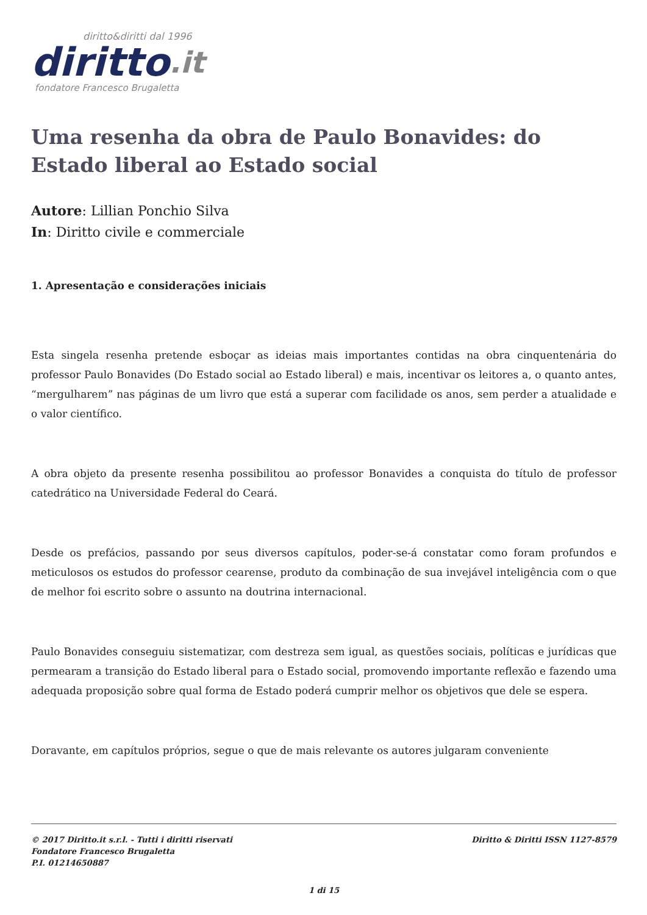diritto&diritti dal 1996
diritto.it
fondatore Francesco Brugaletta
Uma resenha da obra de Paulo Bonavides: do Estado liberal ao Estado social
Autore: Lillian Ponchio Silva
In: Diritto civile e commerciale
1. Apresentação e considerações iniciais
Esta singela resenha pretende esboçar as ideias mais importantes contidas na obra cinquentenária do professor Paulo Bonavides (Do Estado social ao Estado liberal) e mais, incentivar os leitores a, o quanto antes, “mergulharem” nas páginas de um livro que está a superar com facilidade os anos, sem perder a atualidade e o valor científico.
A obra objeto da presente resenha possibilitou ao professor Bonavides a conquista do título de professor catedrático na Universidade Federal do Ceará.
Desde os prefácios, passando por seus diversos capítulos, poder-se-á constatar como foram profundos e meticulosos os estudos do professor cearense, produto da combinação de sua invejável inteligência com o que de melhor foi escrito sobre o assunto na doutrina internacional.
Paulo Bonavides conseguiu sistematizar, com destreza sem igual, as questões sociais, políticas e jurídicas que permearam a transição do Estado liberal para o Estado social, promovendo importante reflexão e fazendo uma adequada proposição sobre qual forma de Estado poderá cumprir melhor os objetivos que dele se espera.
Doravante, em capítulos próprios, segue o que de mais relevante os autores julgaram conveniente
Diritto & Diritti ISSN 1127-8579 © 2017 Diritto.it s.r.l. - Tutti i diritti riservati
Fondatore Francesco Brugaletta
P.I. 01214650887
1 di 15